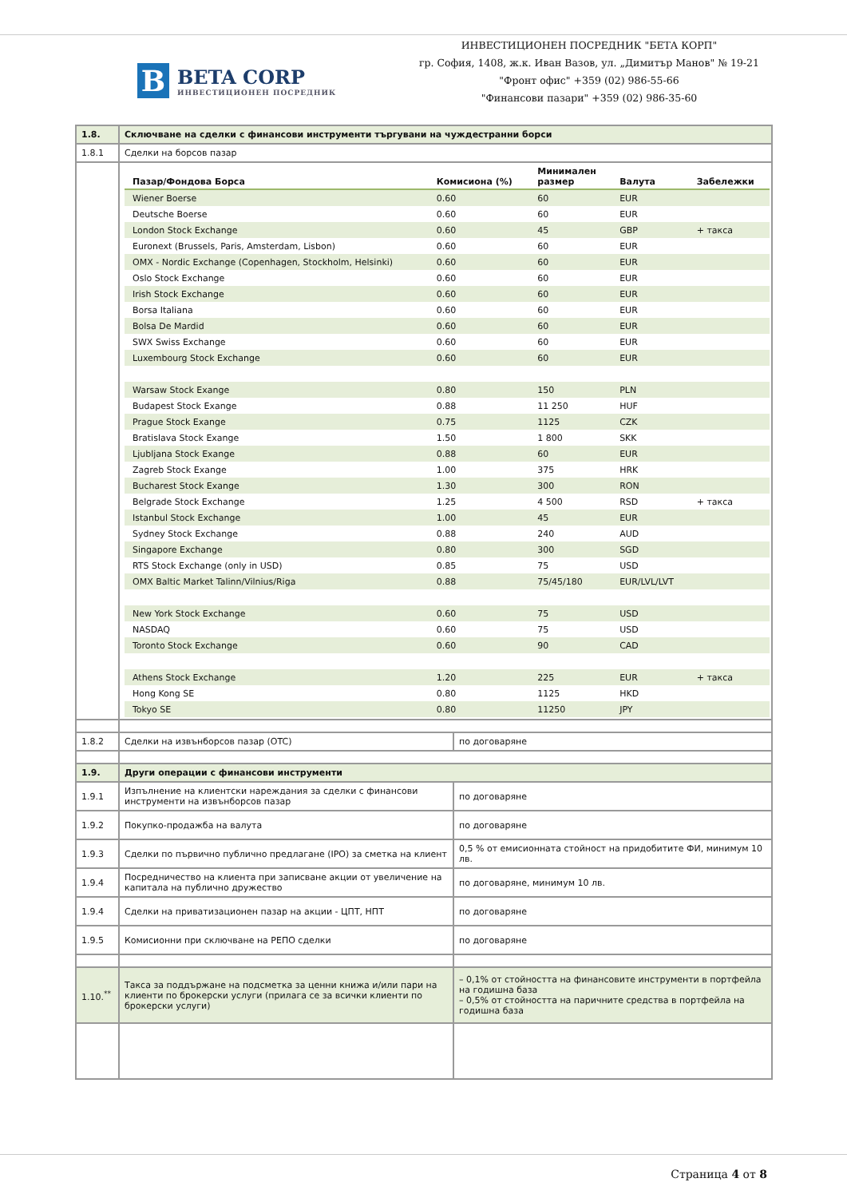B
BETA CORP
ИНВЕСТИЦИОНЕН ПОСРЕДНИК
ИНВЕСТИЦИОНЕН ПОСРЕДНИК "БЕТА КОРП"
гр. София, 1408, ж.к. Иван Вазов, ул. „Димитър Манов" № 19-21
"Фронт офис" +359 (02) 986-55-66
"Финансови пазари" +359 (02) 986-35-60
| 1.8. | Сключване на сделки с финансови инструменти търгувани на чуждестранни борси | |
| 1.8.1 | Сделки на борсов пазар | |
| | / Пазар/Фондова Борса / Комисиона (%) / Минимален размер / Валута / Забележки / / --- / --- / --- / --- / --- / / Wiener Boerse / 0.60 / 60 / EUR / / / Deutsche Boerse / 0.60 / 60 / EUR / / / London Stock Exchange / 0.60 / 45 / GBP / + такса / / Euronext (Brussels, Paris, Amsterdam, Lisbon) / 0.60 / 60 / EUR / / / OMX - Nordic Exchange (Copenhagen, Stockholm, Helsinki) / 0.60 / 60 / EUR / / / Oslo Stock Exchange / 0.60 / 60 / EUR / / / Irish Stock Exchange / 0.60 / 60 / EUR / / / Borsa Italiana / 0.60 / 60 / EUR / / / Bolsa De Mardid / 0.60 / 60 / EUR / / / SWX Swiss Exchange / 0.60 / 60 / EUR / / / Luxembourg Stock Exchange / 0.60 / 60 / EUR / / / Warsaw Stock Exange / 0.80 / 150 / PLN / / / Budapest Stock Exange / 0.88 / 11 250 / HUF / / / Prague Stock Exange / 0.75 / 1125 / CZK / / / Bratislava Stock Exange / 1.50 / 1 800 / SKK / / / Ljubljana Stock Exange / 0.88 / 60 / EUR / / / Zagreb Stock Exange / 1.00 / 375 / HRK / / / Bucharest Stock Exange / 1.30 / 300 / RON / / / Belgrade Stock Exchange / 1.25 / 4 500 / RSD / + такса / / Istanbul Stock Exchange / 1.00 / 45 / EUR / / / Sydney Stock Exchange / 0.88 / 240 / AUD / / / Singapore Exchange / 0.80 / 300 / SGD / / / RTS Stock Exchange (only in USD) / 0.85 / 75 / USD / / / OMX Baltic Market Talinn/Vilnius/Riga / 0.88 / 75/45/180 / EUR/LVL/LVT / / / New York Stock Exchange / 0.60 / 75 / USD / / / NASDAQ / 0.60 / 75 / USD / / / Toronto Stock Exchange / 0.60 / 90 / CAD / / / Athens Stock Exchange / 1.20 / 225 / EUR / + такса / / Hong Kong SE / 0.80 / 1125 / HKD / / / Tokyo SE / 0.80 / 11250 / JPY / / | |
| 1.8.2 | Сделки на извънборсов пазар (OTC) | по договаряне |
| 1.9. | Други операции с финансови инструменти | |
| 1.9.1 | Изпълнение на клиентски нареждания за сделки с финансови инструменти на извънборсов пазар | по договаряне |
| 1.9.2 | Покупко-продажба на валута | по договаряне |
| 1.9.3 | Сделки по първично публично предлагане (IPO) за сметка на клиент | 0,5 % от емисионната стойност на придобитите ФИ, минимум 10 лв. |
| 1.9.4 | Посредничество на клиента при записване акции от увеличение на капитала на публично дружество | по договаряне, минимум 10 лв. |
| 1.9.4 | Сделки на приватизационен пазар на акции - ЦПТ, НПТ | по договаряне |
| 1.9.5 | Комисионни при сключване на РЕПО сделки | по договаряне |
| 1.10.<sup>**</sup> | Такса за поддържане на подсметка за ценни книжа и/или пари на клиенти по брокерски услуги (прилага се за всички клиенти по брокерски услуги) | – 0,1% от стойността на финансовите инструменти в портфейла на годишна база – 0,5% от стойността на паричните средства в портфейла на годишна база |
Страница 4 от 8